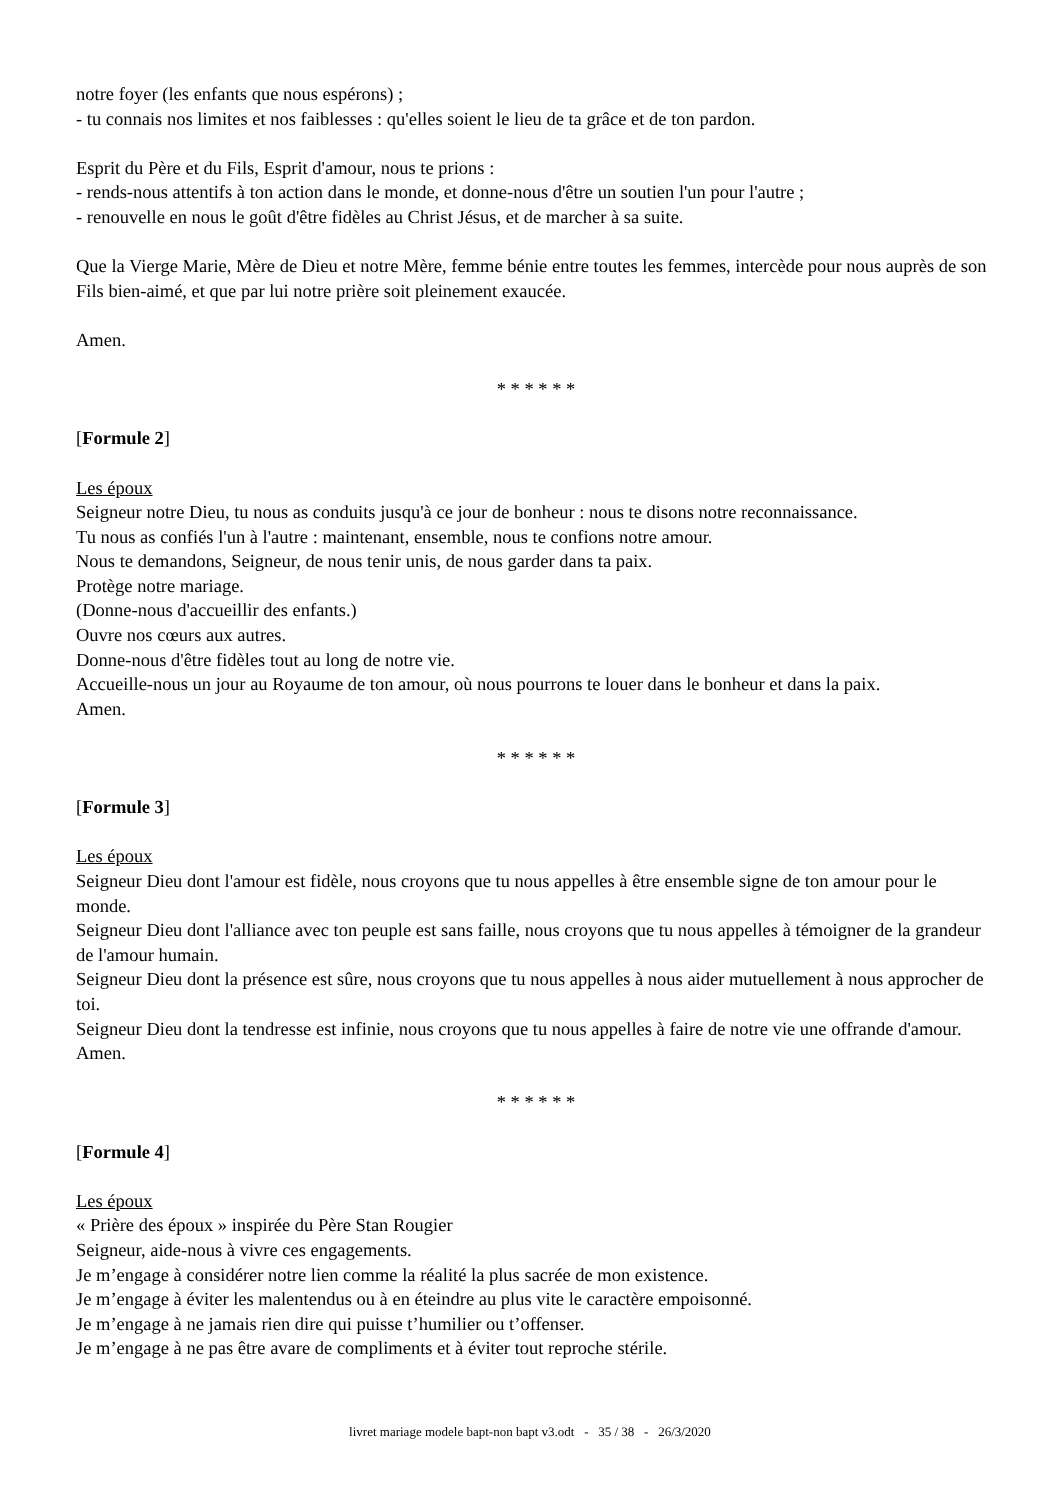notre foyer (les enfants que nous espérons) ;
- tu connais nos limites et nos faiblesses : qu'elles soient le lieu de ta grâce et de ton pardon.
Esprit du Père et du Fils, Esprit d'amour, nous te prions :
- rends-nous attentifs à ton action dans le monde, et donne-nous d'être un soutien l'un pour l'autre ;
- renouvelle en nous le goût d'être fidèles au Christ Jésus, et de marcher à sa suite.
Que la Vierge Marie, Mère de Dieu et notre Mère, femme bénie entre toutes les femmes, intercède pour nous auprès de son Fils bien-aimé, et que par lui notre prière soit pleinement exaucée.
Amen.
* * * * * *
[Formule 2]
Les époux
Seigneur notre Dieu, tu nous as conduits jusqu'à ce jour de bonheur : nous te disons notre reconnaissance.
Tu nous as confiés l'un à l'autre : maintenant, ensemble, nous te confions notre amour.
Nous te demandons, Seigneur, de nous tenir unis, de nous garder dans ta paix.
Protège notre mariage.
(Donne-nous d'accueillir des enfants.)
Ouvre nos cœurs aux autres.
Donne-nous d'être fidèles tout au long de notre vie.
Accueille-nous un jour au Royaume de ton amour, où nous pourrons te louer dans le bonheur et dans la paix.
Amen.
* * * * * *
[Formule 3]
Les époux
Seigneur Dieu dont l'amour est fidèle, nous croyons que tu nous appelles à être ensemble signe de ton amour pour le monde.
Seigneur Dieu dont l'alliance avec ton peuple est sans faille, nous croyons que tu nous appelles à témoigner de la grandeur de l'amour humain.
Seigneur Dieu dont la présence est sûre, nous croyons que tu nous appelles à nous aider mutuellement à nous approcher de toi.
Seigneur Dieu dont la tendresse est infinie, nous croyons que tu nous appelles à faire de notre vie une offrande d'amour.
Amen.
* * * * * *
[Formule 4]
Les époux
« Prière des époux » inspirée du Père Stan Rougier
Seigneur, aide-nous à vivre ces engagements.
Je m’engage à considérer notre lien comme la réalité la plus sacrée de mon existence.
Je m’engage à éviter les malentendus ou à en éteindre au plus vite le caractère empoisonné.
Je m’engage à ne jamais rien dire qui puisse t’humilier ou t’offenser.
Je m’engage à ne pas être avare de compliments et à éviter tout reproche stérile.
livret mariage modele bapt-non bapt v3.odt - 35 / 38 - 26/3/2020